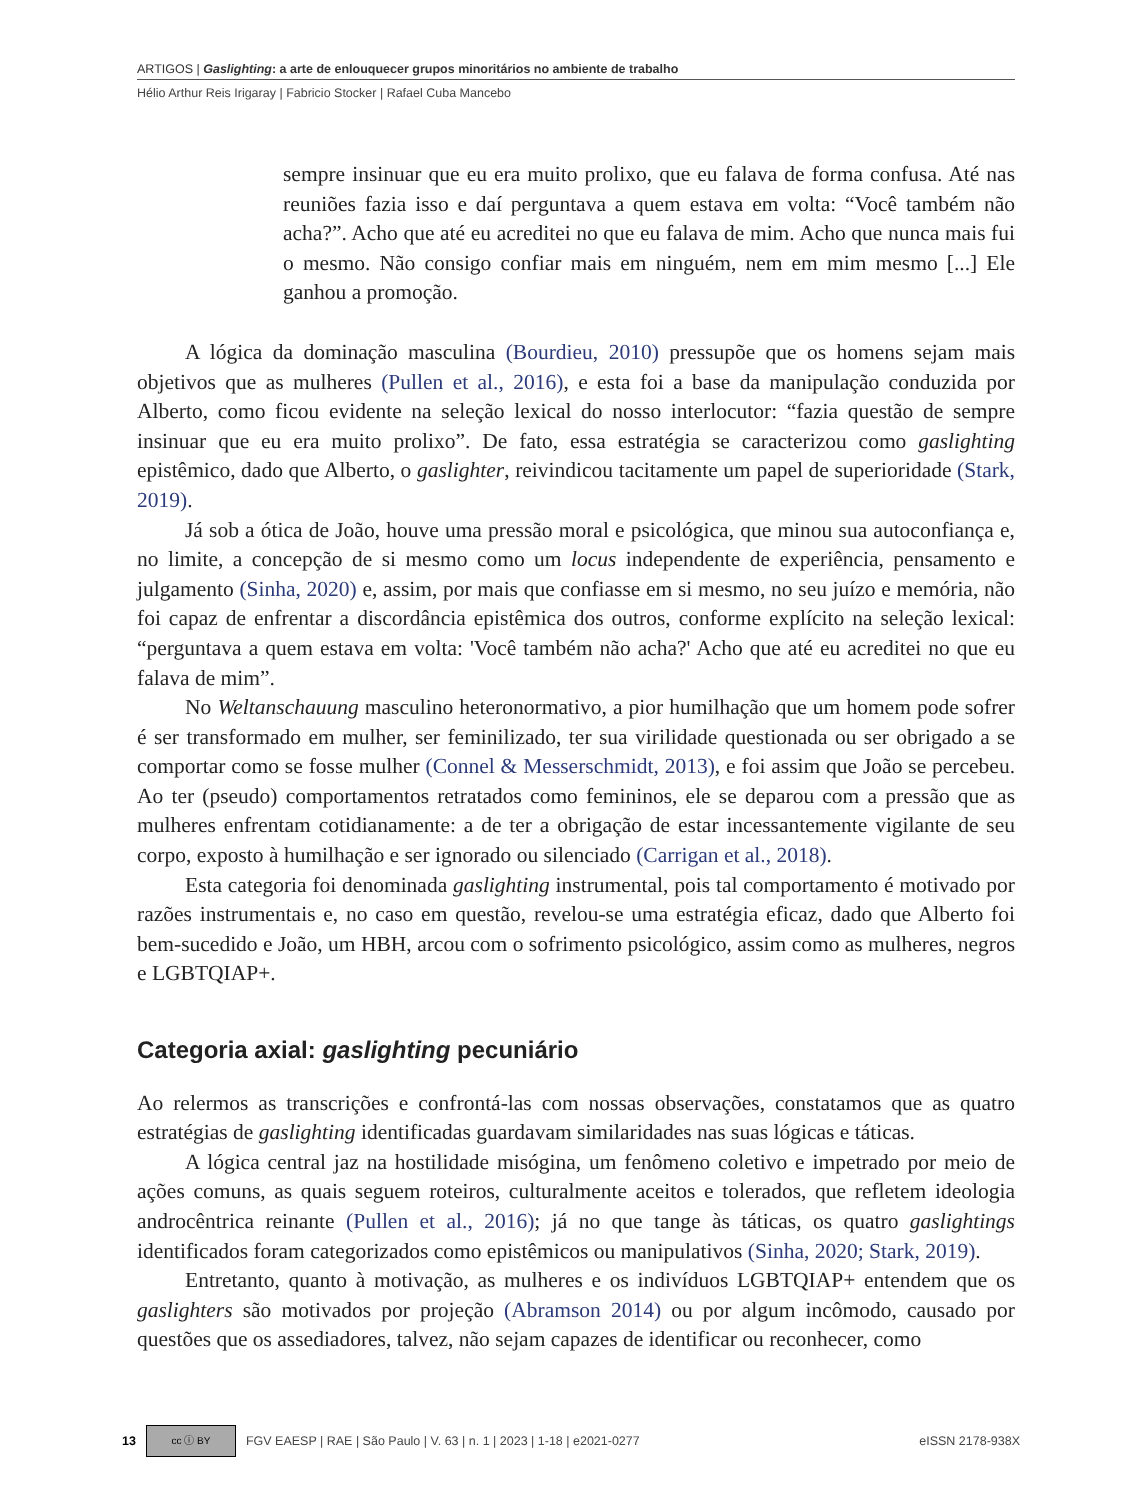ARTIGOS | Gaslighting: a arte de enlouquecer grupos minoritários no ambiente de trabalho
Hélio Arthur Reis Irigaray | Fabricio Stocker | Rafael Cuba Mancebo
sempre insinuar que eu era muito prolixo, que eu falava de forma confusa. Até nas reuniões fazia isso e daí perguntava a quem estava em volta: “Você também não acha?”. Acho que até eu acreditei no que eu falava de mim. Acho que nunca mais fui o mesmo. Não consigo confiar mais em ninguém, nem em mim mesmo [...] Ele ganhou a promoção.
A lógica da dominação masculina (Bourdieu, 2010) pressupõe que os homens sejam mais objetivos que as mulheres (Pullen et al., 2016), e esta foi a base da manipulação conduzida por Alberto, como ficou evidente na seleção lexical do nosso interlocutor: “fazia questão de sempre insinuar que eu era muito prolixo”. De fato, essa estratégia se caracterizou como gaslighting epistêmico, dado que Alberto, o gaslighter, reivindicou tacitamente um papel de superioridade (Stark, 2019).
Já sob a ótica de João, houve uma pressão moral e psicológica, que minou sua autoconfiança e, no limite, a concepção de si mesmo como um locus independente de experiência, pensamento e julgamento (Sinha, 2020) e, assim, por mais que confiasse em si mesmo, no seu juízo e memória, não foi capaz de enfrentar a discordância epistêmica dos outros, conforme explícito na seleção lexical: “perguntava a quem estava em volta: 'Você também não acha?' Acho que até eu acreditei no que eu falava de mim”.
No Weltanschauung masculino heteronormativo, a pior humilhação que um homem pode sofrer é ser transformado em mulher, ser feminilizado, ter sua virilidade questionada ou ser obrigado a se comportar como se fosse mulher (Connel & Messerschmidt, 2013), e foi assim que João se percebeu. Ao ter (pseudo) comportamentos retratados como femininos, ele se deparou com a pressão que as mulheres enfrentam cotidianamente: a de ter a obrigação de estar incessantemente vigilante de seu corpo, exposto à humilhação e ser ignorado ou silenciado (Carrigan et al., 2018).
Esta categoria foi denominada gaslighting instrumental, pois tal comportamento é motivado por razões instrumentais e, no caso em questão, revelou-se uma estratégia eficaz, dado que Alberto foi bem-sucedido e João, um HBH, arcou com o sofrimento psicológico, assim como as mulheres, negros e LGBTQIAP+.
Categoria axial: gaslighting pecuniário
Ao relermos as transcrições e confrontá-las com nossas observações, constatamos que as quatro estratégias de gaslighting identificadas guardavam similaridades nas suas lógicas e táticas.
A lógica central jaz na hostilidade misógina, um fenômeno coletivo e impetrado por meio de ações comuns, as quais seguem roteiros, culturalmente aceitos e tolerados, que refletem ideologia androcêntrica reinante (Pullen et al., 2016); já no que tange às táticas, os quatro gaslightings identificados foram categorizados como epistêmicos ou manipulativos (Sinha, 2020; Stark, 2019).
Entretanto, quanto à motivação, as mulheres e os indivíduos LGBTQIAP+ entendem que os gaslighters são motivados por projeção (Abramson 2014) ou por algum incômodo, causado por questões que os assediadores, talvez, não sejam capazes de identificar ou reconhecer, como
13 cc ⓘ BY FGV EAESP | RAE | São Paulo | V. 63 | n. 1 | 2023 | 1-18 | e2021-0277 eISSN 2178-938X